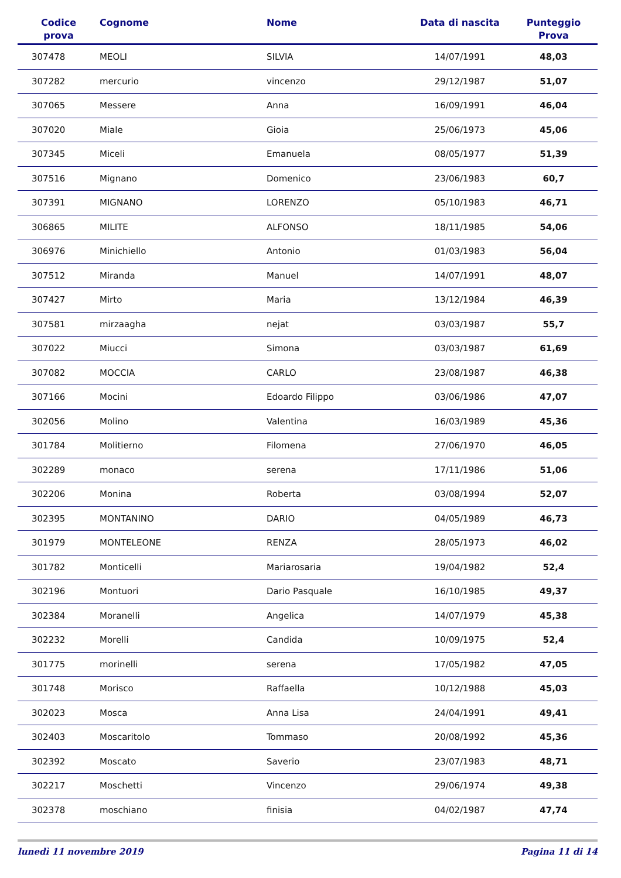| Codice prova | Cognome | Nome | Data di nascita | Punteggio Prova |
| --- | --- | --- | --- | --- |
| 307478 | MEOLI | SILVIA | 14/07/1991 | 48,03 |
| 307282 | mercurio | vincenzo | 29/12/1987 | 51,07 |
| 307065 | Messere | Anna | 16/09/1991 | 46,04 |
| 307020 | Miale | Gioia | 25/06/1973 | 45,06 |
| 307345 | Miceli | Emanuela | 08/05/1977 | 51,39 |
| 307516 | Mignano | Domenico | 23/06/1983 | 60,7 |
| 307391 | MIGNANO | LORENZO | 05/10/1983 | 46,71 |
| 306865 | MILITE | ALFONSO | 18/11/1985 | 54,06 |
| 306976 | Minichiello | Antonio | 01/03/1983 | 56,04 |
| 307512 | Miranda | Manuel | 14/07/1991 | 48,07 |
| 307427 | Mirto | Maria | 13/12/1984 | 46,39 |
| 307581 | mirzaagha | nejat | 03/03/1987 | 55,7 |
| 307022 | Miucci | Simona | 03/03/1987 | 61,69 |
| 307082 | MOCCIA | CARLO | 23/08/1987 | 46,38 |
| 307166 | Mocini | Edoardo Filippo | 03/06/1986 | 47,07 |
| 302056 | Molino | Valentina | 16/03/1989 | 45,36 |
| 301784 | Molitierno | Filomena | 27/06/1970 | 46,05 |
| 302289 | monaco | serena | 17/11/1986 | 51,06 |
| 302206 | Monina | Roberta | 03/08/1994 | 52,07 |
| 302395 | MONTANINO | DARIO | 04/05/1989 | 46,73 |
| 301979 | MONTELEONE | RENZA | 28/05/1973 | 46,02 |
| 301782 | Monticelli | Mariarosaria | 19/04/1982 | 52,4 |
| 302196 | Montuori | Dario Pasquale | 16/10/1985 | 49,37 |
| 302384 | Moranelli | Angelica | 14/07/1979 | 45,38 |
| 302232 | Morelli | Candida | 10/09/1975 | 52,4 |
| 301775 | morinelli | serena | 17/05/1982 | 47,05 |
| 301748 | Morisco | Raffaella | 10/12/1988 | 45,03 |
| 302023 | Mosca | Anna Lisa | 24/04/1991 | 49,41 |
| 302403 | Moscaritolo | Tommaso | 20/08/1992 | 45,36 |
| 302392 | Moscato | Saverio | 23/07/1983 | 48,71 |
| 302217 | Moschetti | Vincenzo | 29/06/1974 | 49,38 |
| 302378 | moschiano | finisia | 04/02/1987 | 47,74 |
lunedì 11 novembre 2019 Pagina 11 di 14